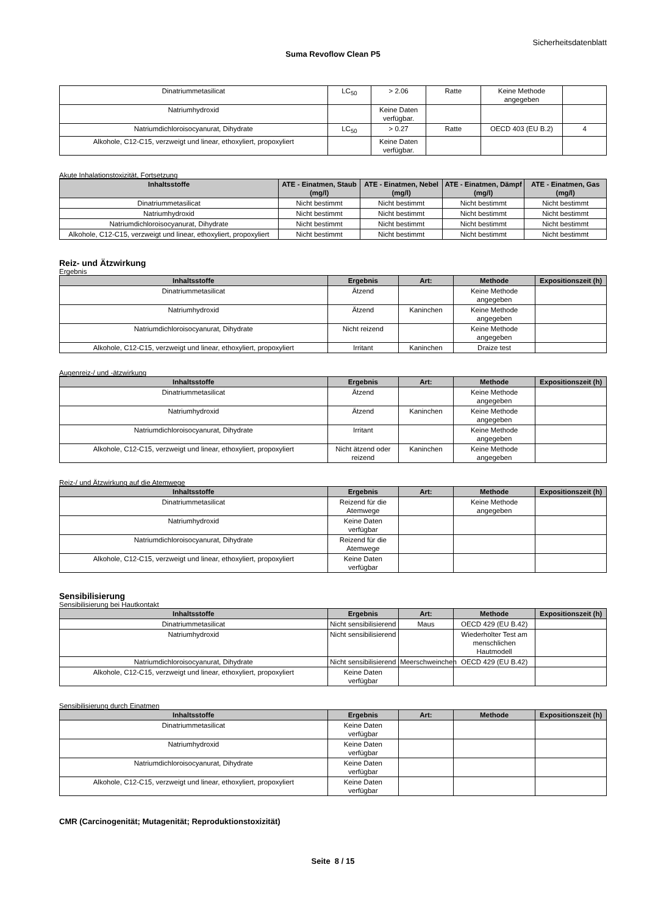Sicherheitsdatenblatt
Suma Revoflow Clean P5
| Dinatriummetasilicat | LC<sub>50</sub> | > 2.06 | Ratte | Keine Methode angegeben | |
| Natriumhydroxid | | Keine Daten verfügbar. | | | |
| Natriumdichloroisocyanurat, Dihydrate | LC<sub>50</sub> | > 0.27 | Ratte | OECD 403 (EU B.2) | 4 |
| Alkohole, C12-C15, verzweigt und linear, ethoxyliert, propoxyliert | | Keine Daten verfügbar. | | | |
Akute Inhalationstoxizität, Fortsetzung
| Inhaltsstoffe | ATE - Einatmen, Staub (mg/l) | ATE - Einatmen, Nebel (mg/l) | ATE - Einatmen, Dämpf (mg/l) | ATE - Einatmen, Gas (mg/l) |
| --- | --- | --- | --- | --- |
| Dinatriummetasilicat | Nicht bestimmt | Nicht bestimmt | Nicht bestimmt | Nicht bestimmt |
| Natriumhydroxid | Nicht bestimmt | Nicht bestimmt | Nicht bestimmt | Nicht bestimmt |
| Natriumdichloroisocyanurat, Dihydrate | Nicht bestimmt | Nicht bestimmt | Nicht bestimmt | Nicht bestimmt |
| Alkohole, C12-C15, verzweigt und linear, ethoxyliert, propoxyliert | Nicht bestimmt | Nicht bestimmt | Nicht bestimmt | Nicht bestimmt |
Reiz- und Ätzwirkung
Ergebnis
| Inhaltsstoffe | Ergebnis | Art: | Methode | Expositionszeit (h) |
| --- | --- | --- | --- | --- |
| Dinatriummetasilicat | Ätzend | | Keine Methode angegeben | |
| Natriumhydroxid | Ätzend | Kaninchen | Keine Methode angegeben | |
| Natriumdichloroisocyanurat, Dihydrate | Nicht reizend | | Keine Methode angegeben | |
| Alkohole, C12-C15, verzweigt und linear, ethoxyliert, propoxyliert | Irritant | Kaninchen | Draize test | |
Augenreiz-/ und -ätzwirkung
| Inhaltsstoffe | Ergebnis | Art: | Methode | Expositionszeit (h) |
| --- | --- | --- | --- | --- |
| Dinatriummetasilicat | Ätzend | | Keine Methode angegeben | |
| Natriumhydroxid | Ätzend | Kaninchen | Keine Methode angegeben | |
| Natriumdichloroisocyanurat, Dihydrate | Irritant | | Keine Methode angegeben | |
| Alkohole, C12-C15, verzweigt und linear, ethoxyliert, propoxyliert | Nicht ätzend oder reizend | Kaninchen | Keine Methode angegeben | |
Reiz-/ und Ätzwirkung auf die Atemwege
| Inhaltsstoffe | Ergebnis | Art: | Methode | Expositionszeit (h) |
| --- | --- | --- | --- | --- |
| Dinatriummetasilicat | Reizend für die Atemwege | | Keine Methode angegeben | |
| Natriumhydroxid | Keine Daten verfügbar | | | |
| Natriumdichloroisocyanurat, Dihydrate | Reizend für die Atemwege | | | |
| Alkohole, C12-C15, verzweigt und linear, ethoxyliert, propoxyliert | Keine Daten verfügbar | | | |
Sensibilisierung
Sensibilisierung bei Hautkontakt
| Inhaltsstoffe | Ergebnis | Art: | Methode | Expositionszeit (h) |
| --- | --- | --- | --- | --- |
| Dinatriummetasilicat | Nicht sensibilisierend | Maus | OECD 429 (EU B.42) | |
| Natriumhydroxid | Nicht sensibilisierend | | Wiederholter Test am menschlichen Hautmodell | |
| Natriumdichloroisocyanurat, Dihydrate | Nicht sensibilisierend | Meerschweinchen | OECD 429 (EU B.42) | |
| Alkohole, C12-C15, verzweigt und linear, ethoxyliert, propoxyliert | Keine Daten verfügbar | | | |
Sensibilisierung durch Einatmen
| Inhaltsstoffe | Ergebnis | Art: | Methode | Expositionszeit (h) |
| --- | --- | --- | --- | --- |
| Dinatriummetasilicat | Keine Daten verfügbar | | | |
| Natriumhydroxid | Keine Daten verfügbar | | | |
| Natriumdichloroisocyanurat, Dihydrate | Keine Daten verfügbar | | | |
| Alkohole, C12-C15, verzweigt und linear, ethoxyliert, propoxyliert | Keine Daten verfügbar | | | |
CMR (Carcinogenität; Mutagenität; Reproduktionstoxizität)
Seite 8 / 15